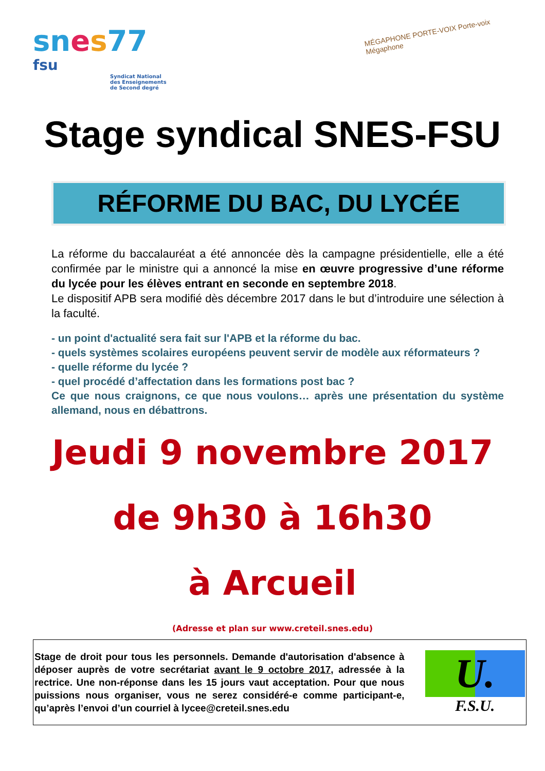sn es 77
fsu
Syndicat National
des Enseignements
de Second degré
MÉGAPHONE PORTE-VOIX Porte-voix Mégaphone
Stage syndical SNES-FSU
RÉFORME DU BAC, DU LYCÉE
La réforme du baccalauréat a été annoncée dès la campagne présidentielle, elle a été confirmée par le ministre qui a annoncé la mise en œuvre progressive d’une réforme du lycée pour les élèves entrant en seconde en septembre 2018.
Le dispositif APB sera modifié dès décembre 2017 dans le but d’introduire une sélection à la faculté.
- un point d'actualité sera fait sur l'APB et la réforme du bac.
- quels systèmes scolaires européens peuvent servir de modèle aux réformateurs ?
- quelle réforme du lycée ?
- quel procédé d’affectation dans les formations post bac ?
Ce que nous craignons, ce que nous voulons… après une présentation du système allemand, nous en débattrons.
Jeudi 9 novembre 2017
de 9h30 à 16h30
à Arcueil
(Adresse et plan sur www.creteil.snes.edu)
Stage de droit pour tous les personnels. Demande d'autorisation d'absence à déposer auprès de votre secrétariat avant le 9 octobre 2017, adressée à la rectrice. Une non-réponse dans les 15 jours vaut acceptation. Pour que nous puissions nous organiser, vous ne serez considéré-e comme participant-e, qu’après l’envoi d’un courriel à lycee@creteil.snes.edu
U.
F.S.U.